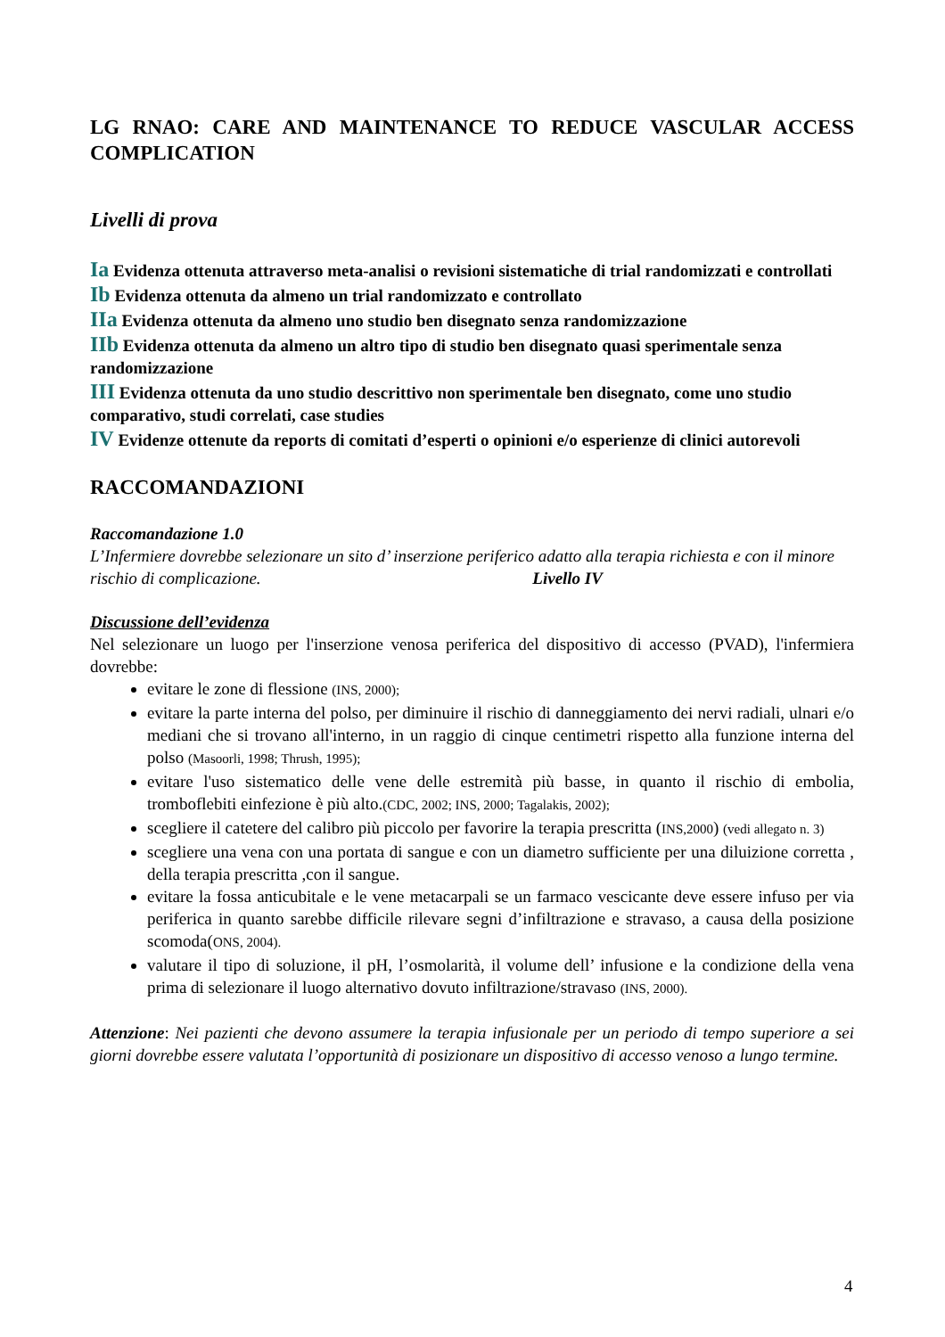LG RNAO: CARE AND MAINTENANCE TO REDUCE VASCULAR ACCESS COMPLICATION
Livelli di prova
Ia Evidenza ottenuta attraverso meta-analisi o revisioni sistematiche di trial randomizzati e controllati
Ib Evidenza ottenuta da almeno un trial randomizzato e controllato
IIa Evidenza ottenuta da almeno uno studio ben disegnato senza randomizzazione
IIb Evidenza ottenuta da almeno un altro tipo di studio ben disegnato quasi sperimentale senza randomizzazione
III Evidenza ottenuta da uno studio descrittivo non sperimentale ben disegnato, come uno studio comparativo, studi correlati, case studies
IV Evidenze ottenute da reports di comitati d’esperti o opinioni e/o esperienze di clinici autorevoli
RACCOMANDAZIONI
Raccomandazione 1.0
L’Infermiere dovrebbe selezionare un sito d’ inserzione periferico adatto alla terapia richiesta e con il minore rischio di complicazione. Livello IV
Discussione dell’evidenza
Nel selezionare un luogo per l'inserzione venosa periferica del dispositivo di accesso (PVAD), l'infermiera dovrebbe:
evitare le zone di flessione (INS, 2000);
evitare la parte interna del polso, per diminuire il rischio di danneggiamento dei nervi radiali, ulnari e/o mediani che si trovano all'interno, in un raggio di cinque centimetri rispetto alla funzione interna del polso (Masoorli, 1998; Thrush, 1995);
evitare l'uso sistematico delle vene delle estremità più basse, in quanto il rischio di embolia, tromboflebiti einfezione è più alto.(CDC, 2002; INS, 2000; Tagalakis, 2002);
scegliere il catetere del calibro più piccolo per favorire la terapia prescritta (INS,2000) (vedi allegato n. 3)
scegliere una vena con una portata di sangue e con un diametro sufficiente per una diluizione corretta , della terapia prescritta ,con il sangue.
evitare la fossa anticubitale e le vene metacarpali se un farmaco vescicante deve essere infuso per via periferica in quanto sarebbe difficile rilevare segni d’infiltrazione e stravaso, a causa della posizione scomoda(ONS, 2004).
valutare il tipo di soluzione, il pH, l’osmolarità, il volume dell’ infusione e la condizione della vena prima di selezionare il luogo alternativo dovuto infiltrazione/stravaso (INS, 2000).
Attenzione: Nei pazienti che devono assumere la terapia infusionale per un periodo di tempo superiore a sei giorni dovrebbe essere valutata l’opportunità di posizionare un dispositivo di accesso venoso a lungo termine.
4